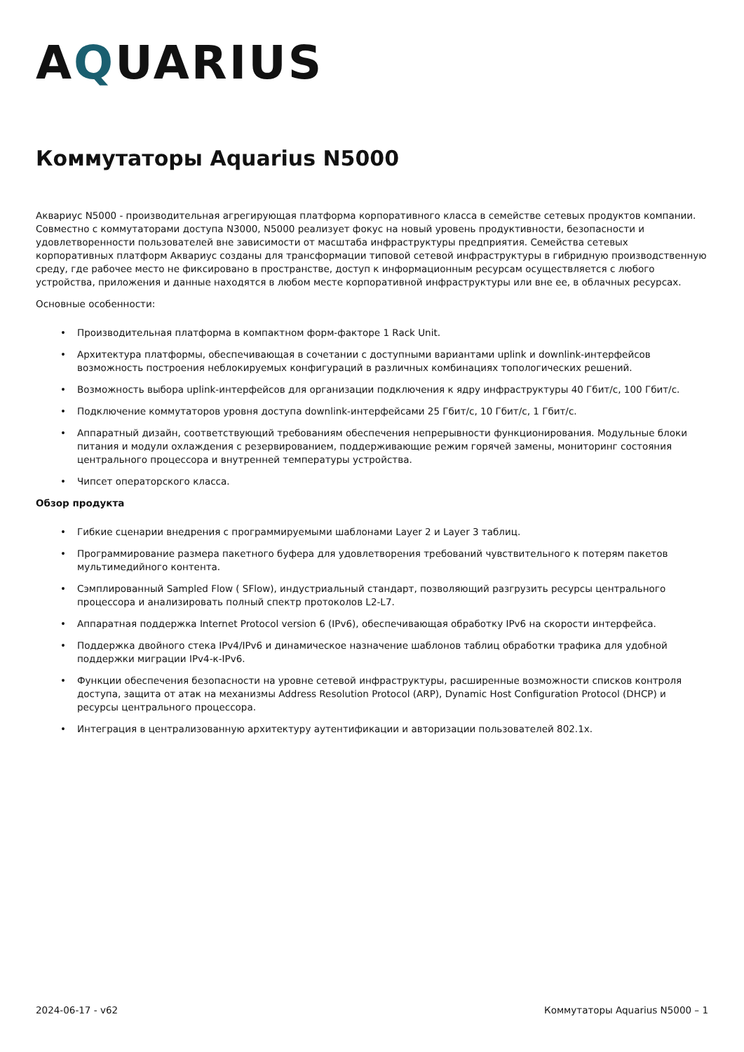AQUARIUS
Коммутаторы Aquarius N5000
Аквариус N5000 - производительная агрегирующая платформа корпоративного класса в семействе сетевых продуктов компании. Совместно с коммутаторами доступа N3000, N5000 реализует фокус на новый уровень продуктивности, безопасности и удовлетворенности пользователей вне зависимости от масштаба инфраструктуры предприятия. Семейства сетевых корпоративных платформ Аквариус созданы для трансформации типовой сетевой инфраструктуры в гибридную производственную среду, где рабочее место не фиксировано в пространстве, доступ к информационным ресурсам осуществляется с любого устройства, приложения и данные находятся в любом месте корпоративной инфраструктуры или вне ее, в облачных ресурсах.
Основные особенности:
• Производительная платформа в компактном форм-факторе 1 Rack Unit.
• Архитектура платформы, обеспечивающая в сочетании с доступными вариантами uplink и downlink-интерфейсов возможность построения неблокируемых конфигураций в различных комбинациях топологических решений.
• Возможность выбора uplink-интерфейсов для организации подключения к ядру инфраструктуры 40 Гбит/с, 100 Гбит/с.
• Подключение коммутаторов уровня доступа downlink-интерфейсами 25 Гбит/с, 10 Гбит/с, 1 Гбит/с.
• Аппаратный дизайн, соответствующий требованиям обеспечения непрерывности функционирования. Модульные блоки питания и модули охлаждения с резервированием, поддерживающие режим горячей замены, мониторинг состояния центрального процессора и внутренней температуры устройства.
• Чипсет операторского класса.
Обзор продукта
• Гибкие сценарии внедрения с программируемыми шаблонами Layer 2 и Layer 3 таблиц.
• Программирование размера пакетного буфера для удовлетворения требований чувствительного к потерям пакетов мультимедийного контента.
• Сэмплированный Sampled Flow ( SFlow), индустриальный стандарт, позволяющий разгрузить ресурсы центрального процессора и анализировать полный спектр протоколов L2-L7.
• Аппаратная поддержка Internet Protocol version 6 (IPv6), обеспечивающая обработку IPv6 на скорости интерфейса.
• Поддержка двойного стека IPv4/IPv6 и динамическое назначение шаблонов таблиц обработки трафика для удобной поддержки миграции IPv4-к-IPv6.
• Функции обеспечения безопасности на уровне сетевой инфраструктуры, расширенные возможности списков контроля доступа, защита от атак на механизмы Address Resolution Protocol (ARP), Dynamic Host Configuration Protocol (DHCP) и ресурсы центрального процессора.
• Интеграция в централизованную архитектуру аутентификации и авторизации пользователей 802.1x.
2024-06-17 - v62 Коммутаторы Aquarius N5000 – 1